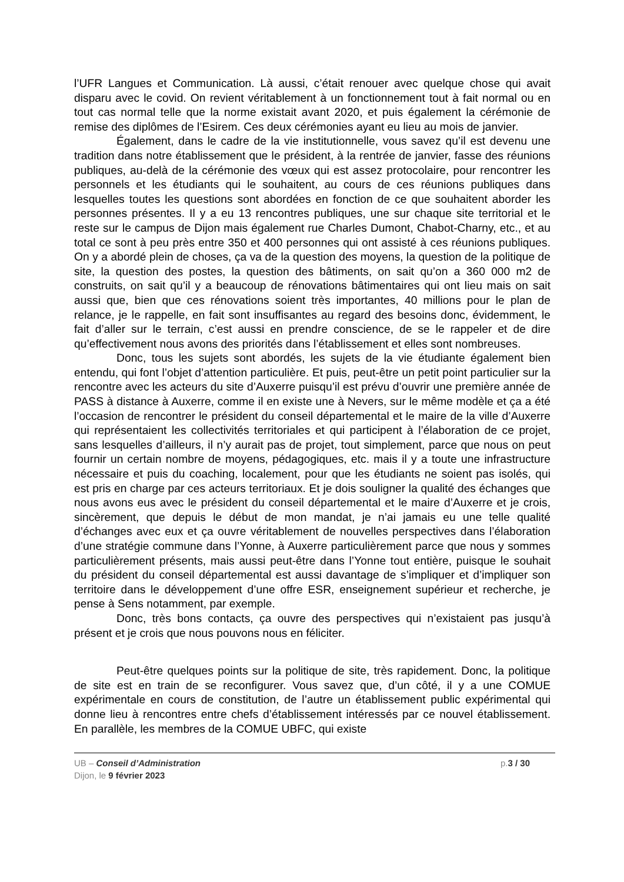l’UFR Langues et Communication. Là aussi, c’était renouer avec quelque chose qui avait disparu avec le covid. On revient véritablement à un fonctionnement tout à fait normal ou en tout cas normal telle que la norme existait avant 2020, et puis également la cérémonie de remise des diplômes de l’Esirem. Ces deux cérémonies ayant eu lieu au mois de janvier.
Également, dans le cadre de la vie institutionnelle, vous savez qu’il est devenu une tradition dans notre établissement que le président, à la rentrée de janvier, fasse des réunions publiques, au-delà de la cérémonie des vœux qui est assez protocolaire, pour rencontrer les personnels et les étudiants qui le souhaitent, au cours de ces réunions publiques dans lesquelles toutes les questions sont abordées en fonction de ce que souhaitent aborder les personnes présentes. Il y a eu 13 rencontres publiques, une sur chaque site territorial et le reste sur le campus de Dijon mais également rue Charles Dumont, Chabot-Charny, etc., et au total ce sont à peu près entre 350 et 400 personnes qui ont assisté à ces réunions publiques. On y a abordé plein de choses, ça va de la question des moyens, la question de la politique de site, la question des postes, la question des bâtiments, on sait qu’on a 360 000 m2 de construits, on sait qu’il y a beaucoup de rénovations bâtimentaires qui ont lieu mais on sait aussi que, bien que ces rénovations soient très importantes, 40 millions pour le plan de relance, je le rappelle, en fait sont insuffisantes au regard des besoins donc, évidemment, le fait d’aller sur le terrain, c’est aussi en prendre conscience, de se le rappeler et de dire qu’effectivement nous avons des priorités dans l’établissement et elles sont nombreuses.
Donc, tous les sujets sont abordés, les sujets de la vie étudiante également bien entendu, qui font l’objet d’attention particulière. Et puis, peut-être un petit point particulier sur la rencontre avec les acteurs du site d’Auxerre puisqu’il est prévu d’ouvrir une première année de PASS à distance à Auxerre, comme il en existe une à Nevers, sur le même modèle et ça a été l’occasion de rencontrer le président du conseil départemental et le maire de la ville d’Auxerre qui représentaient les collectivités territoriales et qui participent à l’élaboration de ce projet, sans lesquelles d’ailleurs, il n’y aurait pas de projet, tout simplement, parce que nous on peut fournir un certain nombre de moyens, pédagogiques, etc. mais il y a toute une infrastructure nécessaire et puis du coaching, localement, pour que les étudiants ne soient pas isolés, qui est pris en charge par ces acteurs territoriaux. Et je dois souligner la qualité des échanges que nous avons eus avec le président du conseil départemental et le maire d’Auxerre et je crois, sincèrement, que depuis le début de mon mandat, je n’ai jamais eu une telle qualité d’échanges avec eux et ça ouvre véritablement de nouvelles perspectives dans l’élaboration d’une stratégie commune dans l’Yonne, à Auxerre particulièrement parce que nous y sommes particulièrement présents, mais aussi peut-être dans l’Yonne tout entière, puisque le souhait du président du conseil départemental est aussi davantage de s’impliquer et d’impliquer son territoire dans le développement d’une offre ESR, enseignement supérieur et recherche, je pense à Sens notamment, par exemple.
Donc, très bons contacts, ça ouvre des perspectives qui n’existaient pas jusqu’à présent et je crois que nous pouvons nous en féliciter.
Peut-être quelques points sur la politique de site, très rapidement. Donc, la politique de site est en train de se reconfigurer. Vous savez que, d’un côté, il y a une COMUE expérimentale en cours de constitution, de l’autre un établissement public expérimental qui donne lieu à rencontres entre chefs d’établissement intéressés par ce nouvel établissement. En parallèle, les membres de la COMUE UBFC, qui existe
UB – Conseil d’Administration p.3 / 30
Dijon, le 9 février 2023